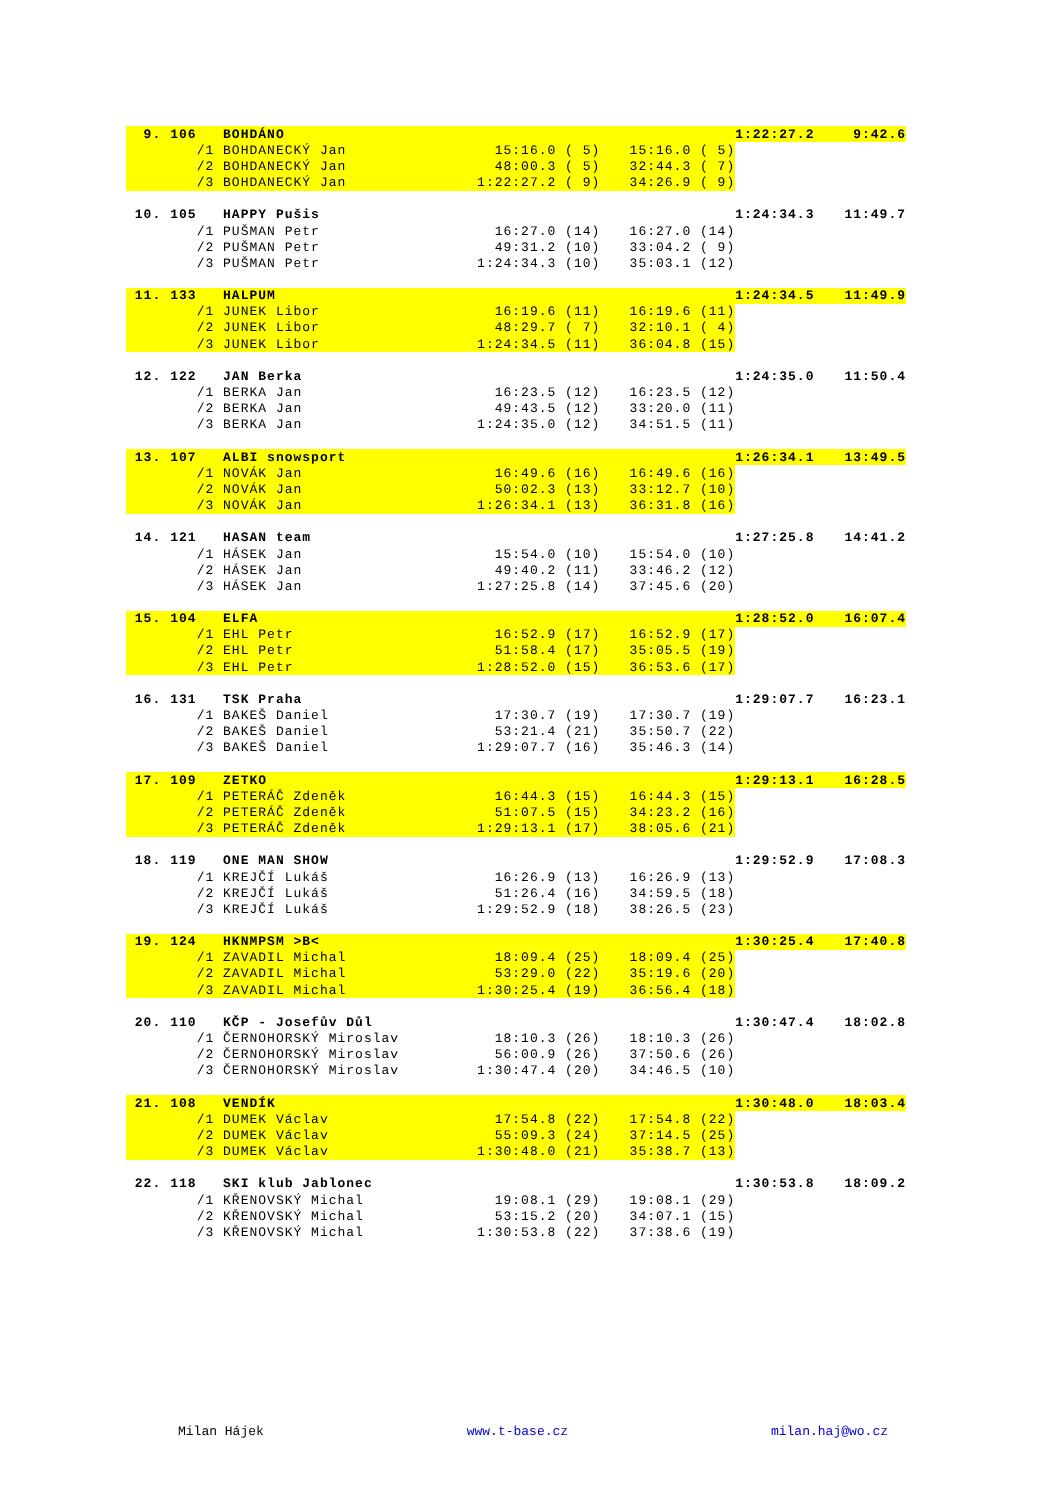| 9. | 106 BOHDÁNO | | | 1:22:27.2 | 9:42.6 |
| | /1 BOHDANECKÝ Jan | 15:16.0 ( 5) | 15:16.0 ( 5) | | |
| | /2 BOHDANECKÝ Jan | 48:00.3 ( 5) | 32:44.3 ( 7) | | |
| | /3 BOHDANECKÝ Jan | 1:22:27.2 ( 9) | 34:26.9 ( 9) | | |
| 10. | 105 HAPPY Pušis | | | 1:24:34.3 | 11:49.7 |
| | /1 PUŠMAN Petr | 16:27.0 (14) | 16:27.0 (14) | | |
| | /2 PUŠMAN Petr | 49:31.2 (10) | 33:04.2 ( 9) | | |
| | /3 PUŠMAN Petr | 1:24:34.3 (10) | 35:03.1 (12) | | |
| 11. | 133 HALPUM | | | 1:24:34.5 | 11:49.9 |
| | /1 JUNEK Libor | 16:19.6 (11) | 16:19.6 (11) | | |
| | /2 JUNEK Libor | 48:29.7 ( 7) | 32:10.1 ( 4) | | |
| | /3 JUNEK Libor | 1:24:34.5 (11) | 36:04.8 (15) | | |
| 12. | 122 JAN Berka | | | 1:24:35.0 | 11:50.4 |
| | /1 BERKA Jan | 16:23.5 (12) | 16:23.5 (12) | | |
| | /2 BERKA Jan | 49:43.5 (12) | 33:20.0 (11) | | |
| | /3 BERKA Jan | 1:24:35.0 (12) | 34:51.5 (11) | | |
| 13. | 107 ALBI snowsport | | | 1:26:34.1 | 13:49.5 |
| | /1 NOVÁK Jan | 16:49.6 (16) | 16:49.6 (16) | | |
| | /2 NOVÁK Jan | 50:02.3 (13) | 33:12.7 (10) | | |
| | /3 NOVÁK Jan | 1:26:34.1 (13) | 36:31.8 (16) | | |
| 14. | 121 HASAN team | | | 1:27:25.8 | 14:41.2 |
| | /1 HÁSEK Jan | 15:54.0 (10) | 15:54.0 (10) | | |
| | /2 HÁSEK Jan | 49:40.2 (11) | 33:46.2 (12) | | |
| | /3 HÁSEK Jan | 1:27:25.8 (14) | 37:45.6 (20) | | |
| 15. | 104 ELFA | | | 1:28:52.0 | 16:07.4 |
| | /1 EHL Petr | 16:52.9 (17) | 16:52.9 (17) | | |
| | /2 EHL Petr | 51:58.4 (17) | 35:05.5 (19) | | |
| | /3 EHL Petr | 1:28:52.0 (15) | 36:53.6 (17) | | |
| 16. | 131 TSK Praha | | | 1:29:07.7 | 16:23.1 |
| | /1 BAKEŠ Daniel | 17:30.7 (19) | 17:30.7 (19) | | |
| | /2 BAKEŠ Daniel | 53:21.4 (21) | 35:50.7 (22) | | |
| | /3 BAKEŠ Daniel | 1:29:07.7 (16) | 35:46.3 (14) | | |
| 17. | 109 ZETKO | | | 1:29:13.1 | 16:28.5 |
| | /1 PETERÁČ Zdeněk | 16:44.3 (15) | 16:44.3 (15) | | |
| | /2 PETERÁČ Zdeněk | 51:07.5 (15) | 34:23.2 (16) | | |
| | /3 PETERÁČ Zdeněk | 1:29:13.1 (17) | 38:05.6 (21) | | |
| 18. | 119 ONE MAN SHOW | | | 1:29:52.9 | 17:08.3 |
| | /1 KREJČÍ Lukáš | 16:26.9 (13) | 16:26.9 (13) | | |
| | /2 KREJČÍ Lukáš | 51:26.4 (16) | 34:59.5 (18) | | |
| | /3 KREJČÍ Lukáš | 1:29:52.9 (18) | 38:26.5 (23) | | |
| 19. | 124 HKNMPSM >B< | | | 1:30:25.4 | 17:40.8 |
| | /1 ZAVADIL Michal | 18:09.4 (25) | 18:09.4 (25) | | |
| | /2 ZAVADIL Michal | 53:29.0 (22) | 35:19.6 (20) | | |
| | /3 ZAVADIL Michal | 1:30:25.4 (19) | 36:56.4 (18) | | |
| 20. | 110 KČP - Josefův Důl | | | 1:30:47.4 | 18:02.8 |
| | /1 ČERNOHORSKÝ Miroslav | 18:10.3 (26) | 18:10.3 (26) | | |
| | /2 ČERNOHORSKÝ Miroslav | 56:00.9 (26) | 37:50.6 (26) | | |
| | /3 ČERNOHORSKÝ Miroslav | 1:30:47.4 (20) | 34:46.5 (10) | | |
| 21. | 108 VENDÍK | | | 1:30:48.0 | 18:03.4 |
| | /1 DUMEK Václav | 17:54.8 (22) | 17:54.8 (22) | | |
| | /2 DUMEK Václav | 55:09.3 (24) | 37:14.5 (25) | | |
| | /3 DUMEK Václav | 1:30:48.0 (21) | 35:38.7 (13) | | |
| 22. | 118 SKI klub Jablonec | | | 1:30:53.8 | 18:09.2 |
| | /1 KŘENOVSKÝ Michal | 19:08.1 (29) | 19:08.1 (29) | | |
| | /2 KŘENOVSKÝ Michal | 53:15.2 (20) | 34:07.1 (15) | | |
| | /3 KŘENOVSKÝ Michal | 1:30:53.8 (22) | 37:38.6 (19) | | |
Milan Hájek www.t-base.cz milan.haj@wo.cz